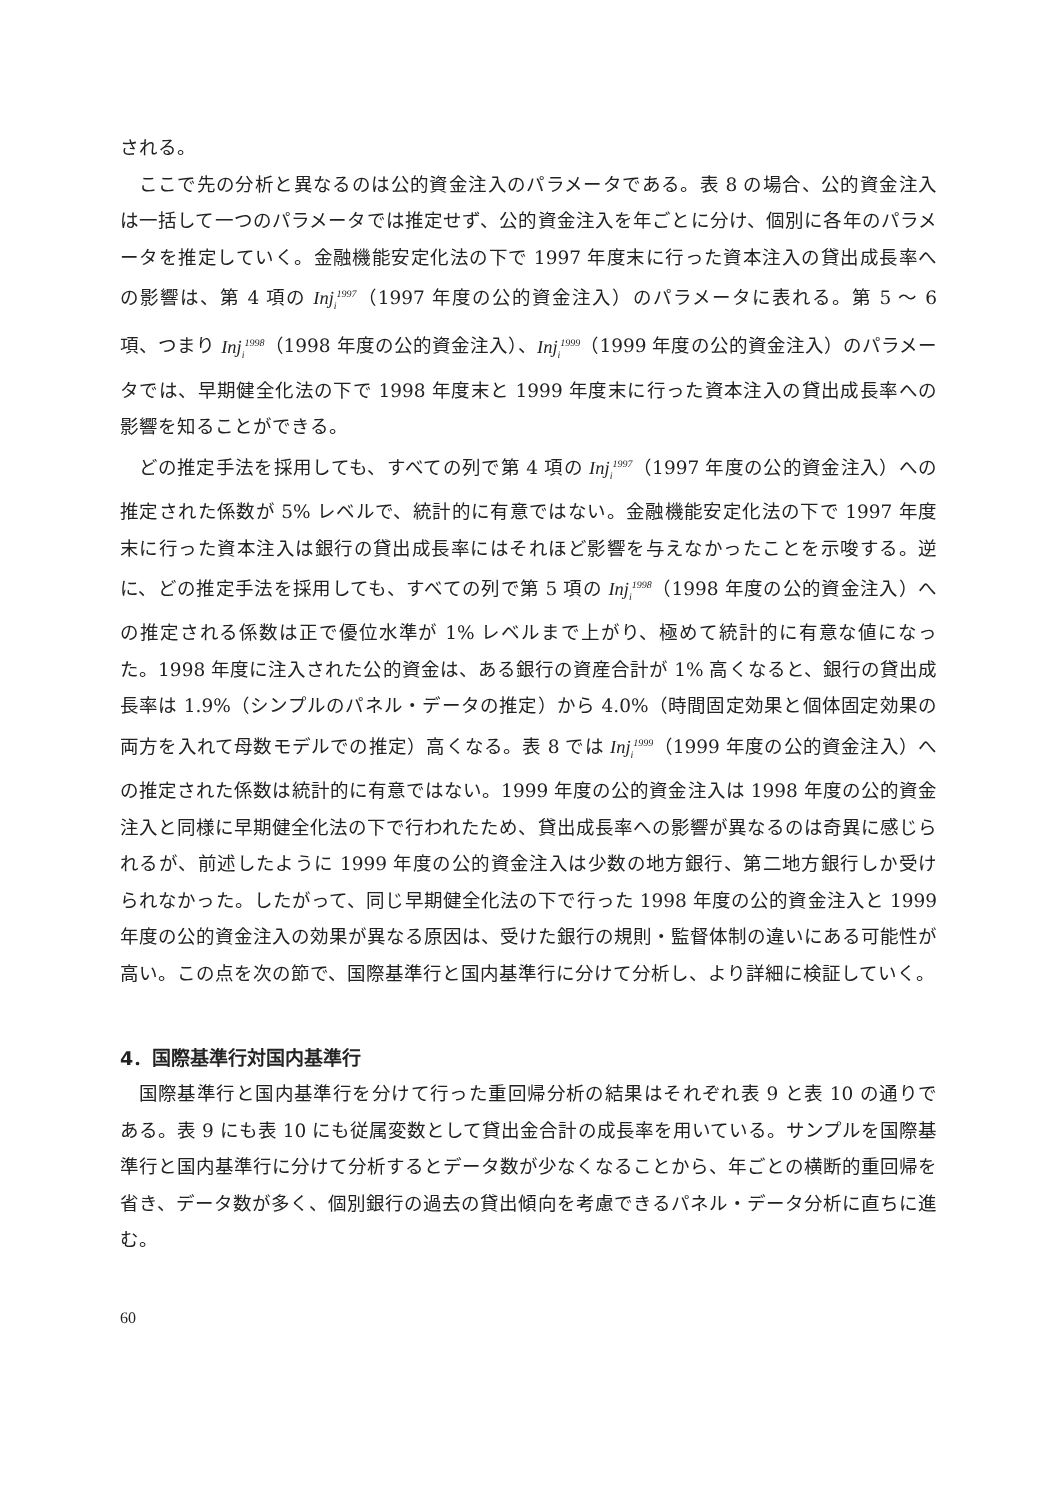される。
ここで先の分析と異なるのは公的資金注入のパラメータである。表 8 の場合、公的資金注入は一括して一つのパラメータでは推定せず、公的資金注入を年ごとに分け、個別に各年のパラメータを推定していく。金融機能安定化法の下で 1997 年度末に行った資本注入の貸出成長率への影響は、第 4 項の Inj<sub>i</sub><sup>1997</sup>（1997 年度の公的資金注入）のパラメータに表れる。第 5 ～ 6 項、つまり Inj<sub>i</sub><sup>1998</sup>（1998 年度の公的資金注入）、Inj<sub>i</sub><sup>1999</sup>（1999 年度の公的資金注入）のパラメータでは、早期健全化法の下で 1998 年度末と 1999 年度末に行った資本注入の貸出成長率への影響を知ることができる。
どの推定手法を採用しても、すべての列で第 4 項の Inj<sub>i</sub><sup>1997</sup>（1997 年度の公的資金注入）への推定された係数が 5% レベルで、統計的に有意ではない。金融機能安定化法の下で 1997 年度末に行った資本注入は銀行の貸出成長率にはそれほど影響を与えなかったことを示唆する。逆に、どの推定手法を採用しても、すべての列で第 5 項の Inj<sub>i</sub><sup>1998</sup>（1998 年度の公的資金注入）への推定される係数は正で優位水準が 1% レベルまで上がり、極めて統計的に有意な値になった。1998 年度に注入された公的資金は、ある銀行の資産合計が 1% 高くなると、銀行の貸出成長率は 1.9%（シンプルのパネル・データの推定）から 4.0%（時間固定効果と個体固定効果の両方を入れて母数モデルでの推定）高くなる。表 8 では Inj<sub>i</sub><sup>1999</sup>（1999 年度の公的資金注入）への推定された係数は統計的に有意ではない。1999 年度の公的資金注入は 1998 年度の公的資金注入と同様に早期健全化法の下で行われたため、貸出成長率への影響が異なるのは奇異に感じられるが、前述したように 1999 年度の公的資金注入は少数の地方銀行、第二地方銀行しか受けられなかった。したがって、同じ早期健全化法の下で行った 1998 年度の公的資金注入と 1999 年度の公的資金注入の効果が異なる原因は、受けた銀行の規則・監督体制の違いにある可能性が高い。この点を次の節で、国際基準行と国内基準行に分けて分析し、より詳細に検証していく。
4．国際基準行対国内基準行
国際基準行と国内基準行を分けて行った重回帰分析の結果はそれぞれ表 9 と表 10 の通りである。表 9 にも表 10 にも従属変数として貸出金合計の成長率を用いている。サンプルを国際基準行と国内基準行に分けて分析するとデータ数が少なくなることから、年ごとの横断的重回帰を省き、データ数が多く、個別銀行の過去の貸出傾向を考慮できるパネル・データ分析に直ちに進む。
60